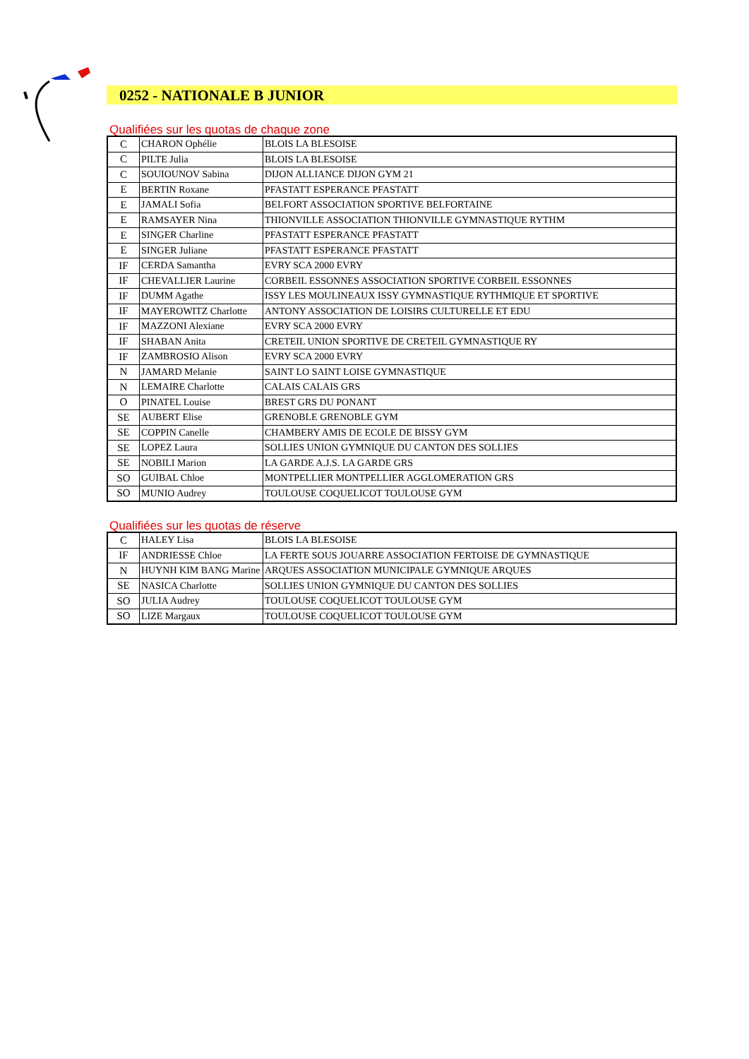0252 - NATIONALE B JUNIOR
Qualifiées sur les quotas de chaque zone
| C | CHARON Ophélie | BLOIS LA BLESOISE |
| C | PILTE Julia | BLOIS LA BLESOISE |
| C | SOUIOUNOV Sabina | DIJON ALLIANCE DIJON GYM 21 |
| E | BERTIN Roxane | PFASTATT ESPERANCE PFASTATT |
| E | JAMALI Sofia | BELFORT ASSOCIATION SPORTIVE BELFORTAINE |
| E | RAMSAYER Nina | THIONVILLE ASSOCIATION THIONVILLE GYMNASTIQUE RYTHM |
| E | SINGER Charline | PFASTATT ESPERANCE PFASTATT |
| E | SINGER Juliane | PFASTATT ESPERANCE PFASTATT |
| IF | CERDA Samantha | EVRY SCA 2000 EVRY |
| IF | CHEVALLIER Laurine | CORBEIL ESSONNES ASSOCIATION SPORTIVE CORBEIL ESSONNES |
| IF | DUMM Agathe | ISSY LES MOULINEAUX ISSY GYMNASTIQUE RYTHMIQUE ET SPORTIVE |
| IF | MAYEROWITZ Charlotte | ANTONY ASSOCIATION DE LOISIRS CULTURELLE ET EDU |
| IF | MAZZONI Alexiane | EVRY SCA 2000 EVRY |
| IF | SHABAN Anita | CRETEIL UNION SPORTIVE DE CRETEIL GYMNASTIQUE RY |
| IF | ZAMBROSIO Alison | EVRY SCA 2000 EVRY |
| N | JAMARD Melanie | SAINT LO SAINT LOISE GYMNASTIQUE |
| N | LEMAIRE Charlotte | CALAIS CALAIS GRS |
| O | PINATEL Louise | BREST GRS DU PONANT |
| SE | AUBERT Elise | GRENOBLE GRENOBLE GYM |
| SE | COPPIN Canelle | CHAMBERY AMIS DE ECOLE DE BISSY GYM |
| SE | LOPEZ Laura | SOLLIES UNION GYMNIQUE DU CANTON DES SOLLIES |
| SE | NOBILI Marion | LA GARDE A.J.S. LA GARDE GRS |
| SO | GUIBAL Chloe | MONTPELLIER MONTPELLIER AGGLOMERATION GRS |
| SO | MUNIO Audrey | TOULOUSE COQUELICOT TOULOUSE GYM |
Qualifiées sur les quotas de réserve
| C | HALEY Lisa | BLOIS LA BLESOISE |
| IF | ANDRIESSE Chloe | LA FERTE SOUS JOUARRE ASSOCIATION FERTOISE DE GYMNASTIQUE |
| N | HUYNH KIM BANG Marine | ARQUES ASSOCIATION MUNICIPALE GYMNIQUE ARQUES |
| SE | NASICA Charlotte | SOLLIES UNION GYMNIQUE DU CANTON DES SOLLIES |
| SO | JULIA Audrey | TOULOUSE COQUELICOT TOULOUSE GYM |
| SO | LIZE Margaux | TOULOUSE COQUELICOT TOULOUSE GYM |